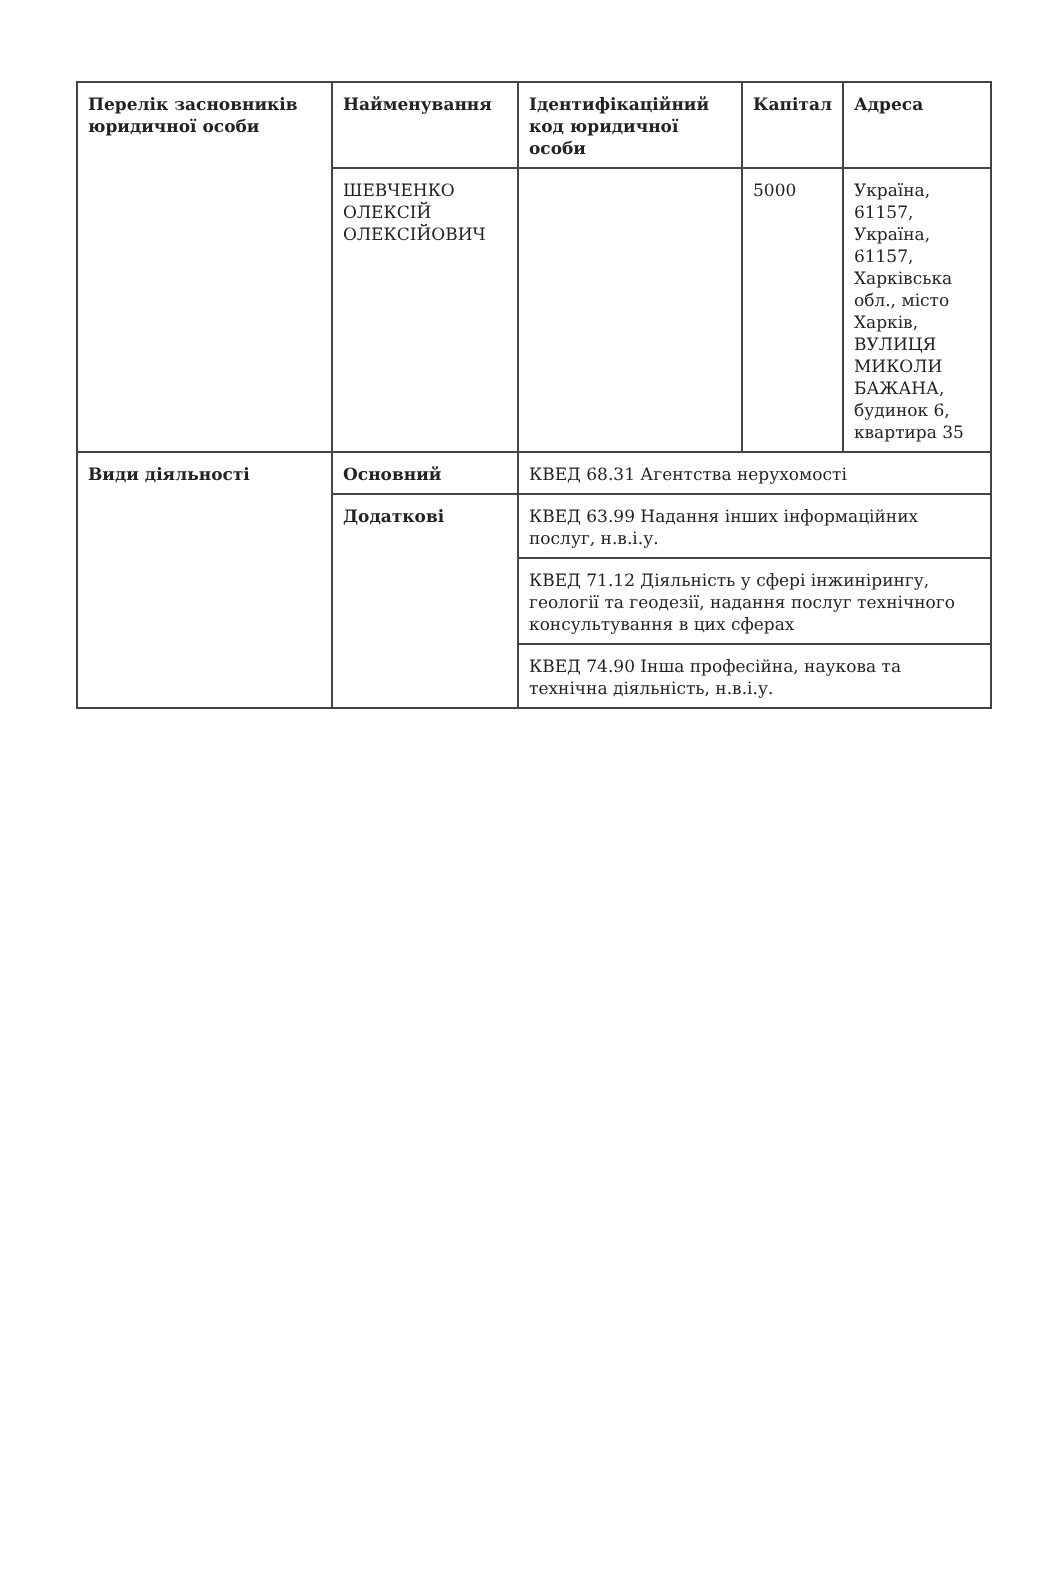| Перелік засновників юридичної особи | Найменування | Ідентифікаційний код юридичної особи | Капітал | Адреса |
| --- | --- | --- | --- | --- |
| | ШЕВЧЕНКО ОЛЕКСІЙ ОЛЕКСІЙОВИЧ | | 5000 | Україна, 61157, Україна, 61157, Харківська обл., місто Харків, ВУЛИЦЯ МИКОЛИ БАЖАНА, будинок 6, квартира 35 |
| Види діяльності | Основний | КВЕД 68.31 Агентства нерухомості | | |
| | Додаткові | КВЕД 63.99 Надання інших інформаційних послуг, н.в.і.у. | | |
| | | КВЕД 71.12 Діяльність у сфері інжинірингу, геології та геодезії, надання послуг технічного консультування в цих сферах | | |
| | | КВЕД 74.90 Інша професійна, наукова та технічна діяльність, н.в.і.у. | | |